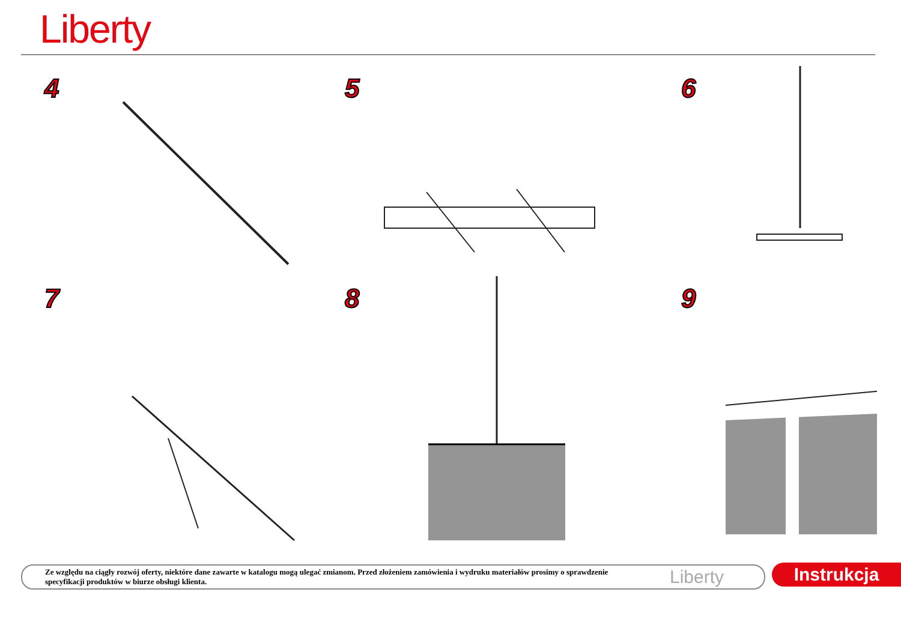Liberty
4
5
6
7
8
9
Ze względu na ciągły rozwój oferty, niektóre dane zawarte w katalogu mogą ulegać zmianom. Przed złożeniem zamówienia i wydruku materiałów prosimy o sprawdzenie specyfikacji produktów w biurze obsługi klienta.
Liberty
Instrukcja